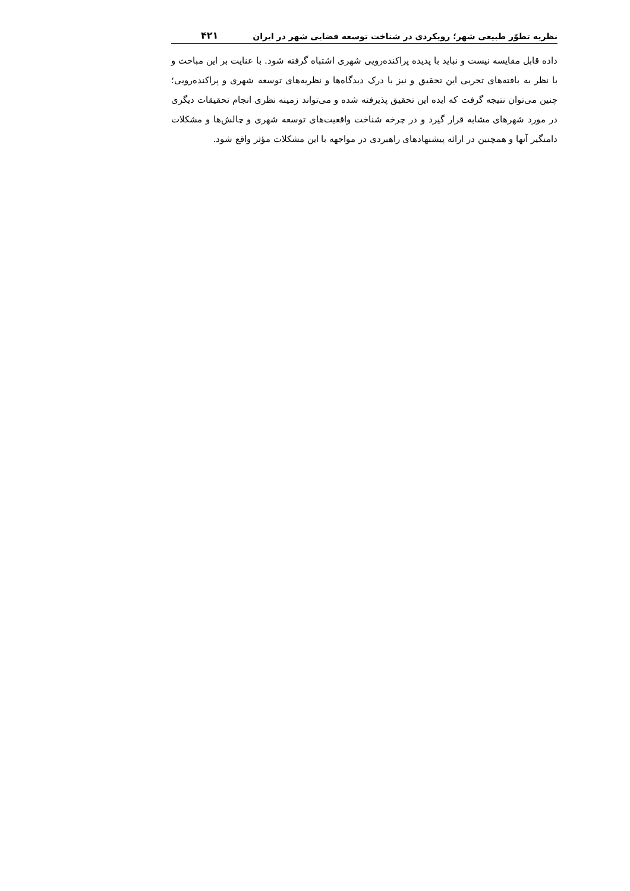نظریه تطوّر طبیعی شهر؛ رویکردی در شناخت توسعه فضایی شهر در ایران ۴۲۱
داده قابل مقایسه نیست و نباید با پدیده پراکنده‌رویی شهری اشتباه گرفته شود. با عنایت بر این مباحث و با نظر به یافته‌های تجربی این تحقیق و نیز با درک دیدگاه‌ها و نظریه‌های توسعه شهری و پراکنده‌رویی؛ چنین می‌توان نتیجه گرفت که ایده این تحقیق پذیرفته شده و می‌تواند زمینه نظری انجام تحقیقات دیگری در مورد شهرهای مشابه قرار گیرد و در چرخه شناخت واقعیت‌های توسعه شهری و چالش‌ها و مشکلات دامنگیر آنها و همچنین در ارائه پیشنهادهای راهبردی در مواجهه با این مشکلات مؤثر واقع شود.